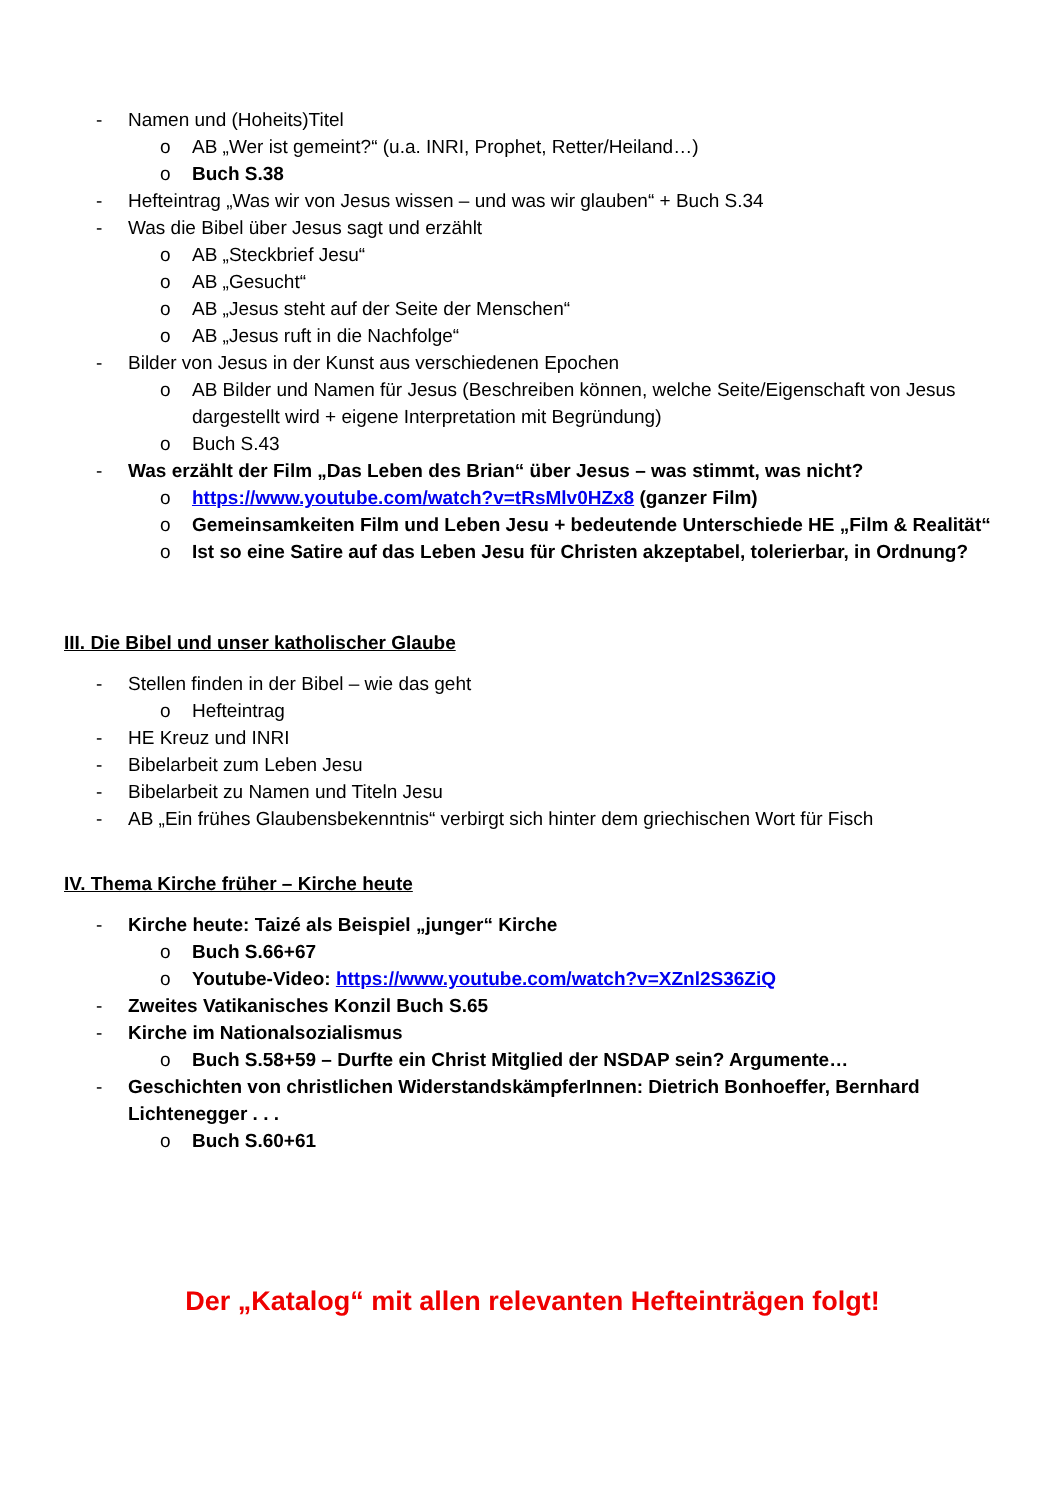- Namen und (Hoheits)Titel
o AB „Wer ist gemeint?“ (u.a. INRI, Prophet, Retter/Heiland…)
o Buch S.38
- Hefteintrag „Was wir von Jesus wissen – und was wir glauben“ + Buch S.34
- Was die Bibel über Jesus sagt und erzählt
o AB „Steckbrief Jesu“
o AB „Gesucht“
o AB „Jesus steht auf der Seite der Menschen“
o AB „Jesus ruft in die Nachfolge“
- Bilder von Jesus in der Kunst aus verschiedenen Epochen
o AB Bilder und Namen für Jesus (Beschreiben können, welche Seite/Eigenschaft von Jesus dargestellt wird + eigene Interpretation mit Begründung)
o Buch S.43
- Was erzählt der Film „Das Leben des Brian“ über Jesus – was stimmt, was nicht?
o https://www.youtube.com/watch?v=tRsMlv0HZx8 (ganzer Film)
o Gemeinsamkeiten Film und Leben Jesu + bedeutende Unterschiede HE „Film & Realität“
o Ist so eine Satire auf das Leben Jesu für Christen akzeptabel, tolerierbar, in Ordnung?
III. Die Bibel und unser katholischer Glaube
- Stellen finden in der Bibel – wie das geht
o Hefteintrag
- HE Kreuz und INRI
- Bibelarbeit zum Leben Jesu
- Bibelarbeit zu Namen und Titeln Jesu
- AB „Ein frühes Glaubensbekenntnis“ verbirgt sich hinter dem griechischen Wort für Fisch
IV. Thema Kirche früher – Kirche heute
- Kirche heute: Taizé als Beispiel „junger“ Kirche
o Buch S.66+67
o Youtube-Video: https://www.youtube.com/watch?v=XZnl2S36ZiQ
- Zweites Vatikanisches Konzil Buch S.65
- Kirche im Nationalsozialismus
o Buch S.58+59 – Durfte ein Christ Mitglied der NSDAP sein? Argumente…
- Geschichten von christlichen WiderstandskämpferInnen: Dietrich Bonhoeffer, Bernhard Lichtenegger . . .
o Buch S.60+61
Der „Katalog“ mit allen relevanten Hefteinträgen folgt!